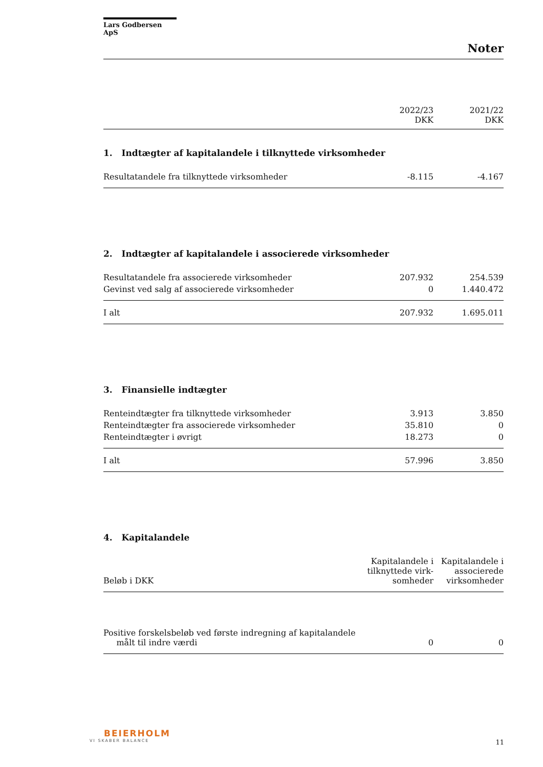Lars Godbersen ApS
Noter
| | 2022/23 DKK | 2021/22 DKK |
1. Indtægter af kapitalandele i tilknyttede virksomheder
| Resultatandele fra tilknyttede virksomheder | -8.115 | -4.167 |
2. Indtægter af kapitalandele i associerede virksomheder
| Resultatandele fra associerede virksomheder | 207.932 | 254.539 |
| Gevinst ved salg af associerede virksomheder | 0 | 1.440.472 |
| I alt | 207.932 | 1.695.011 |
3. Finansielle indtægter
| Renteindtægter fra tilknyttede virksomheder | 3.913 | 3.850 |
| Renteindtægter fra associerede virksomheder | 35.810 | 0 |
| Renteindtægter i øvrigt | 18.273 | 0 |
| I alt | 57.996 | 3.850 |
4. Kapitalandele
| Beløb i DKK | Kapitalandele i tilknyttede virk-somheder | Kapitalandele i associerede virksomheder |
| Positive forskelsbeløb ved første indregning af kapitalandele målt til indre værdi | 0 | 0 |
BEIERHOLM
VI SKABER BALANCE
11